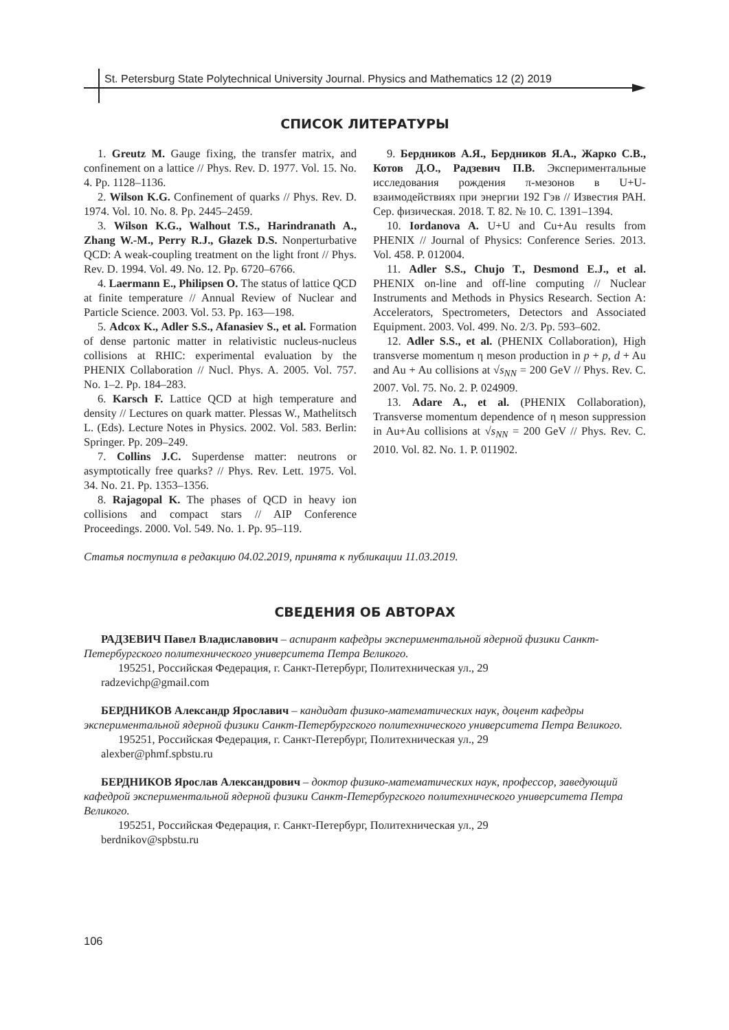St. Petersburg State Polytechnical University Journal. Physics and Mathematics 12 (2) 2019
СПИСОК ЛИТЕРАТУРЫ
1. Greutz M. Gauge fixing, the transfer matrix, and confinement on a lattice // Phys. Rev. D. 1977. Vol. 15. No. 4. Pp. 1128–1136.
2. Wilson K.G. Confinement of quarks // Phys. Rev. D. 1974. Vol. 10. No. 8. Pp. 2445–2459.
3. Wilson K.G., Walhout T.S., Harindranath A., Zhang W.-M., Perry R.J., Głazek D.S. Nonperturbative QCD: A weak-coupling treatment on the light front // Phys. Rev. D. 1994. Vol. 49. No. 12. Pp. 6720–6766.
4. Laermann E., Philipsen O. The status of lattice QCD at finite temperature // Annual Review of Nuclear and Particle Science. 2003. Vol. 53. Pp. 163––198.
5. Adcox K., Adler S.S., Afanasiev S., et al. Formation of dense partonic matter in relativistic nucleus-nucleus collisions at RHIC: experimental evaluation by the PHENIX Collaboration // Nucl. Phys. A. 2005. Vol. 757. No. 1–2. Pp. 184–283.
6. Karsch F. Lattice QCD at high temperature and density // Lectures on quark matter. Plessas W., Mathelitsch L. (Eds). Lecture Notes in Physics. 2002. Vol. 583. Berlin: Springer. Pp. 209–249.
7. Collins J.C. Superdense matter: neutrons or asymptotically free quarks? // Phys. Rev. Lett. 1975. Vol. 34. No. 21. Pp. 1353–1356.
8. Rajagopal K. The phases of QCD in heavy ion collisions and compact stars // AIP Conference Proceedings. 2000. Vol. 549. No. 1. Pp. 95–119.
9. Бердников А.Я., Бердников Я.А., Жарко С.В., Котов Д.О., Радзевич П.В. Экспериментальные исследования рождения π-мезонов в U+U-взаимодействиях при энергии 192 Гэв // Известия РАН. Сер. физическая. 2018. Т. 82. № 10. С. 1391–1394.
10. Iordanova A. U+U and Cu+Au results from PHENIX // Journal of Physics: Conference Series. 2013. Vol. 458. P. 012004.
11. Adler S.S., Chujo T., Desmond E.J., et al. PHENIX on-line and off-line computing // Nuclear Instruments and Methods in Physics Research. Section A: Accelerators, Spectrometers, Detectors and Associated Equipment. 2003. Vol. 499. No. 2/3. Pp. 593–602.
12. Adler S.S., et al. (PHENIX Collaboration), High transverse momentum η meson production in p + p, d + Au and Au + Au collisions at √s<sub>NN</sub> = 200 GeV // Phys. Rev. C. 2007. Vol. 75. No. 2. P. 024909.
13. Adare A., et al. (PHENIX Collaboration), Transverse momentum dependence of η meson suppression in Au+Au collisions at √s<sub>NN</sub> = 200 GeV // Phys. Rev. C. 2010. Vol. 82. No. 1. P. 011902.
Статья поступила в редакцию 04.02.2019, принята к публикации 11.03.2019.
СВЕДЕНИЯ ОБ АВТОРАХ
РАДЗЕВИЧ Павел Владиславович – аспирант кафедры экспериментальной ядерной физики Санкт-Петербургского политехнического университета Петра Великого.
195251, Российская Федерация, г. Санкт-Петербург, Политехническая ул., 29
radzevichp@gmail.com
БЕРДНИКОВ Александр Ярославич – кандидат физико-математических наук, доцент кафедры экспериментальной ядерной физики Санкт-Петербургского политехнического университета Петра Великого.
195251, Российская Федерация, г. Санкт-Петербург, Политехническая ул., 29
alexber@phmf.spbstu.ru
БЕРДНИКОВ Ярослав Александрович – доктор физико-математических наук, профессор, заведующий кафедрой экспериментальной ядерной физики Санкт-Петербургского политехнического университета Петра Великого.
195251, Российская Федерация, г. Санкт-Петербург, Политехническая ул., 29
berdnikov@spbstu.ru
106